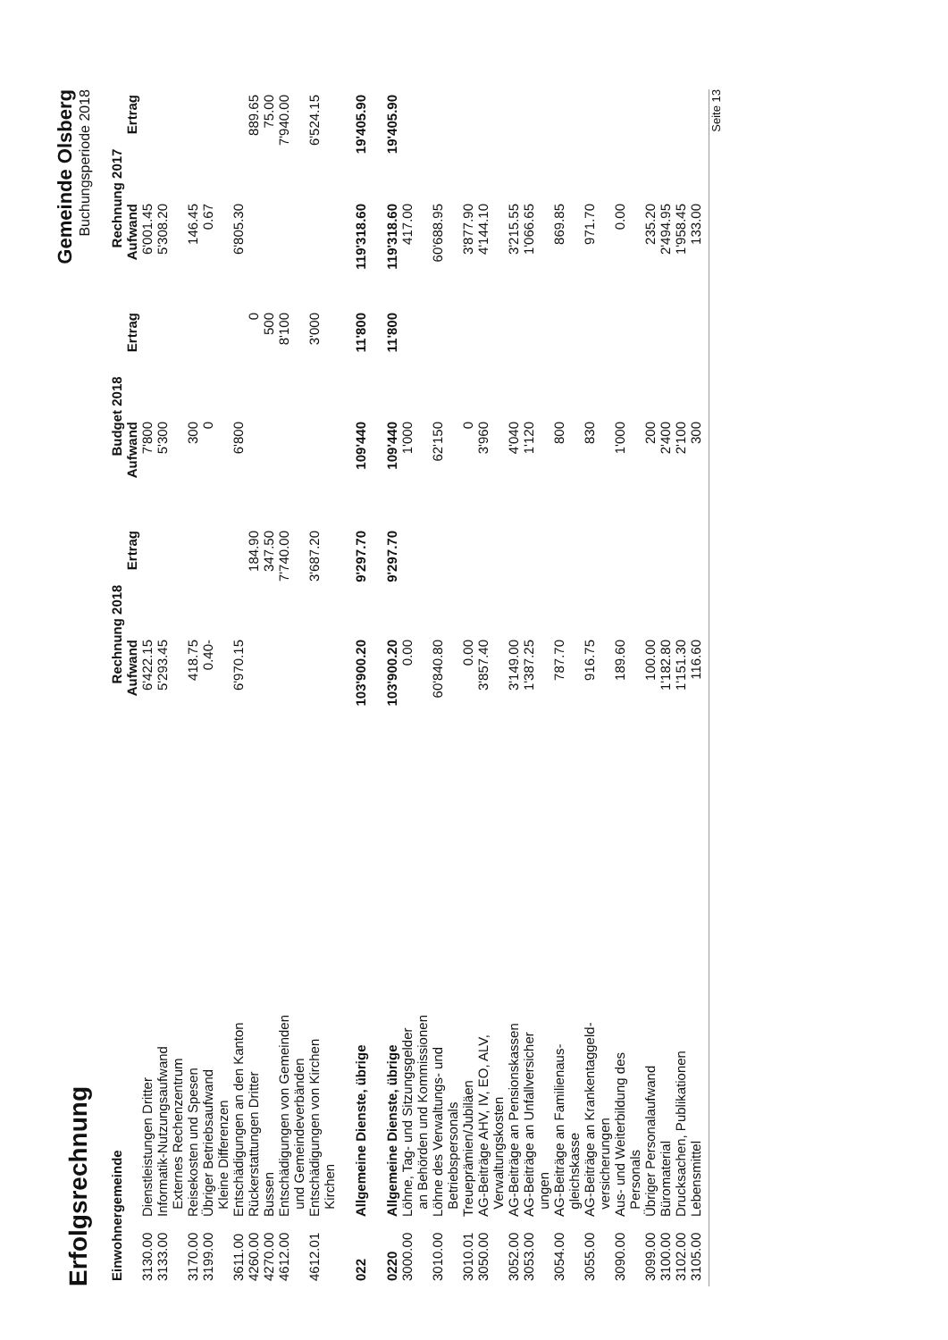Erfolgsrechnung
Gemeinde Olsberg
Buchungsperiode 2018
| Einwohnergemeinde | | Rechnung 2018 | | Budget 2018 | | Rechnung 2017 | |
| --- | --- | --- | --- | --- | --- | --- | --- |
| | | Aufwand | Ertrag | Aufwand | Ertrag | Aufwand | Ertrag |
| 3130.00 | Dienstleistungen Dritter | 6'422.15 | | 7'800 | | 6'001.45 | |
| 3133.00 | Informatik-Nutzungsaufwand Externes Rechenzentrum | 5'293.45 | | 5'300 | | 5'308.20 | |
| 3170.00 | Reisekosten und Spesen | 418.75 | | 300 | | 146.45 | |
| 3199.00 | Übriger Betriebsaufwand Kleine Differenzen | 0.40- | | 0 | | 0.67 | |
| 3611.00 | Entschädigungen an den Kanton | 6'970.15 | | 6'800 | | 6'805.30 | |
| 4260.00 | Rückerstattungen Dritter | | 184.90 | | 0 | | 889.65 |
| 4270.00 | Bussen | | 347.50 | | 500 | | 75.00 |
| 4612.00 | Entschädigungen von Gemeinden und Gemeindeverbänden | | 7'740.00 | | 8'100 | | 7'940.00 |
| 4612.01 | Entschädigungen von Kirchen Kirchen | | 3'687.20 | | 3'000 | | 6'524.15 |
| 022 | Allgemeine Dienste, übrige | 103'900.20 | 9'297.70 | 109'440 | 11'800 | 119'318.60 | 19'405.90 |
| 0220 | Allgemeine Dienste, übrige | 103'900.20 | 9'297.70 | 109'440 | 11'800 | 119'318.60 | 19'405.90 |
| 3000.00 | Löhne, Tag- und Sitzungsgelder an Behörden und Kommissionen | 0.00 | | 1'000 | | 417.00 | |
| 3010.00 | Löhne des Verwaltungs- und Betriebspersonals | 60'840.80 | | 62'150 | | 60'688.95 | |
| 3010.01 | Treueprämien/Jubiläen | 0.00 | | 0 | | 3'877.90 | |
| 3050.00 | AG-Beiträge AHV, IV, EO, ALV, Verwaltungskosten | 3'857.40 | | 3'960 | | 4'144.10 | |
| 3052.00 | AG-Beiträge an Pensionskassen | 3'149.00 | | 4'040 | | 3'215.55 | |
| 3053.00 | AG-Beiträge an Unfallversicher ungen | 1'387.25 | | 1'120 | | 1'066.65 | |
| 3054.00 | AG-Beiträge an Familienaus- gleichskasse | 787.70 | | 800 | | 869.85 | |
| 3055.00 | AG-Beiträge an Krankentaggeld- versicherungen | 916.75 | | 830 | | 971.70 | |
| 3090.00 | Aus- und Weiterbildung des Personals | 189.60 | | 1'000 | | 0.00 | |
| 3099.00 | Übriger Personalaufwand | 100.00 | | 200 | | 235.20 | |
| 3100.00 | Büromaterial | 1'182.80 | | 2'400 | | 2'494.95 | |
| 3102.00 | Drucksachen, Publikationen | 1'151.30 | | 2'100 | | 1'958.45 | |
| 3105.00 | Lebensmittel | 116.60 | | 300 | | 133.00 | |
Seite 13